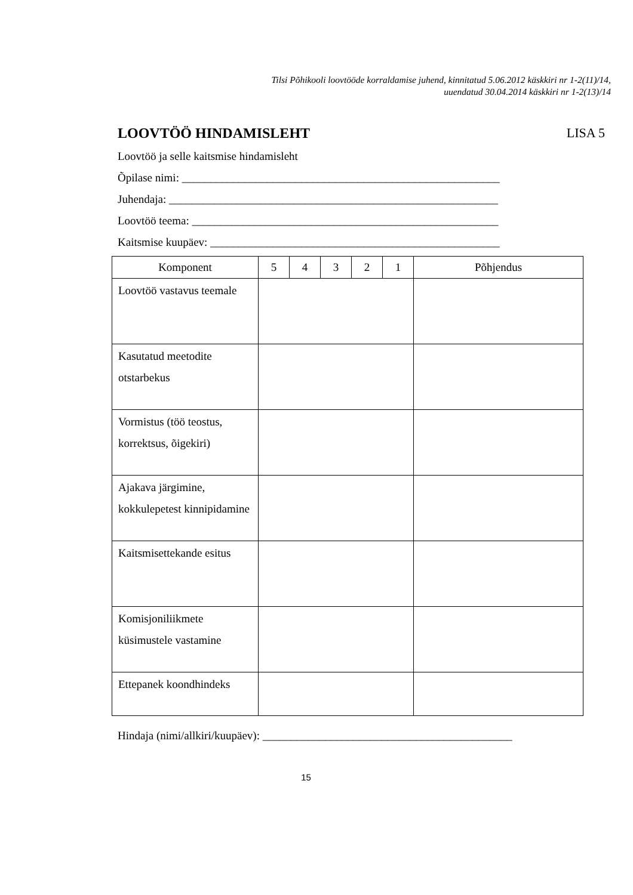Tilsi Põhikooli loovtööde korraldamise juhend, kinnitatud 5.06.2012 käskkiri nr 1-2(11)/14,
uuendatud 30.04.2014 käskkiri nr 1-2(13)/14
LOOVTÖÖ HINDAMISLEHT LISA 5
Loovtöö ja selle kaitsmise hindamisleht
Õpilase nimi: ________________________________________________________
Juhendaja: __________________________________________________________
Loovtöö teema: ______________________________________________________
Kaitsmise kuupäev: ___________________________________________________
| Komponent | 5 | 4 | 3 | 2 | 1 | Põhjendus |
| --- | --- | --- | --- | --- | --- | --- |
| Loovtöö vastavus teemale | | | | | | |
| Kasutatud meetodite otstarbekus | | | | | | |
| Vormistus (töö teostus, korrektsus, õigekiri) | | | | | | |
| Ajakava järgimine, kokkulepetest kinnipidamine | | | | | | |
| Kaitsmisettekande esitus | | | | | | |
| Komisjoniliikmete küsimustele vastamine | | | | | | |
| Ettepanek koondhindeks | | | | | | |
Hindaja (nimi/allkiri/kuupäev): ____________________________________________
15